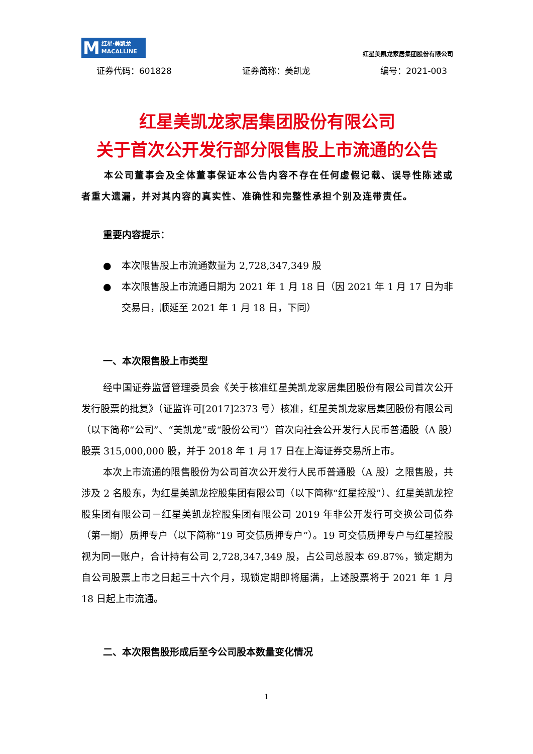M红星·美凯龙
MACALLINE
红星美凯龙家居集团股份有限公司
证券代码：601828 证券简称：美凯龙 编号：2021-003
红星美凯龙家居集团股份有限公司
关于首次公开发行部分限售股上市流通的公告
本公司董事会及全体董事保证本公告内容不存在任何虚假记载、误导性陈述或者重大遗漏，并对其内容的真实性、准确性和完整性承担个别及连带责任。
重要内容提示：
● 本次限售股上市流通数量为 2,728,347,349 股
● 本次限售股上市流通日期为 2021 年 1 月 18 日（因 2021 年 1 月 17 日为非交易日，顺延至 2021 年 1 月 18 日，下同）
一、本次限售股上市类型
经中国证券监督管理委员会《关于核准红星美凯龙家居集团股份有限公司首次公开发行股票的批复》（证监许可[2017]2373 号）核准，红星美凯龙家居集团股份有限公司（以下简称“公司”、“美凯龙”或“股份公司”）首次向社会公开发行人民币普通股（A 股）股票 315,000,000 股，并于 2018 年 1 月 17 日在上海证券交易所上市。
本次上市流通的限售股份为公司首次公开发行人民币普通股（A 股）之限售股，共涉及 2 名股东，为红星美凯龙控股集团有限公司（以下简称“红星控股”）、红星美凯龙控股集团有限公司－红星美凯龙控股集团有限公司 2019 年非公开发行可交换公司债券（第一期）质押专户（以下简称“19 可交债质押专户”）。19 可交债质押专户与红星控股视为同一账户，合计持有公司 2,728,347,349 股，占公司总股本 69.87%，锁定期为自公司股票上市之日起三十六个月，现锁定期即将届满，上述股票将于 2021 年 1 月 18 日起上市流通。
二、本次限售股形成后至今公司股本数量变化情况
1